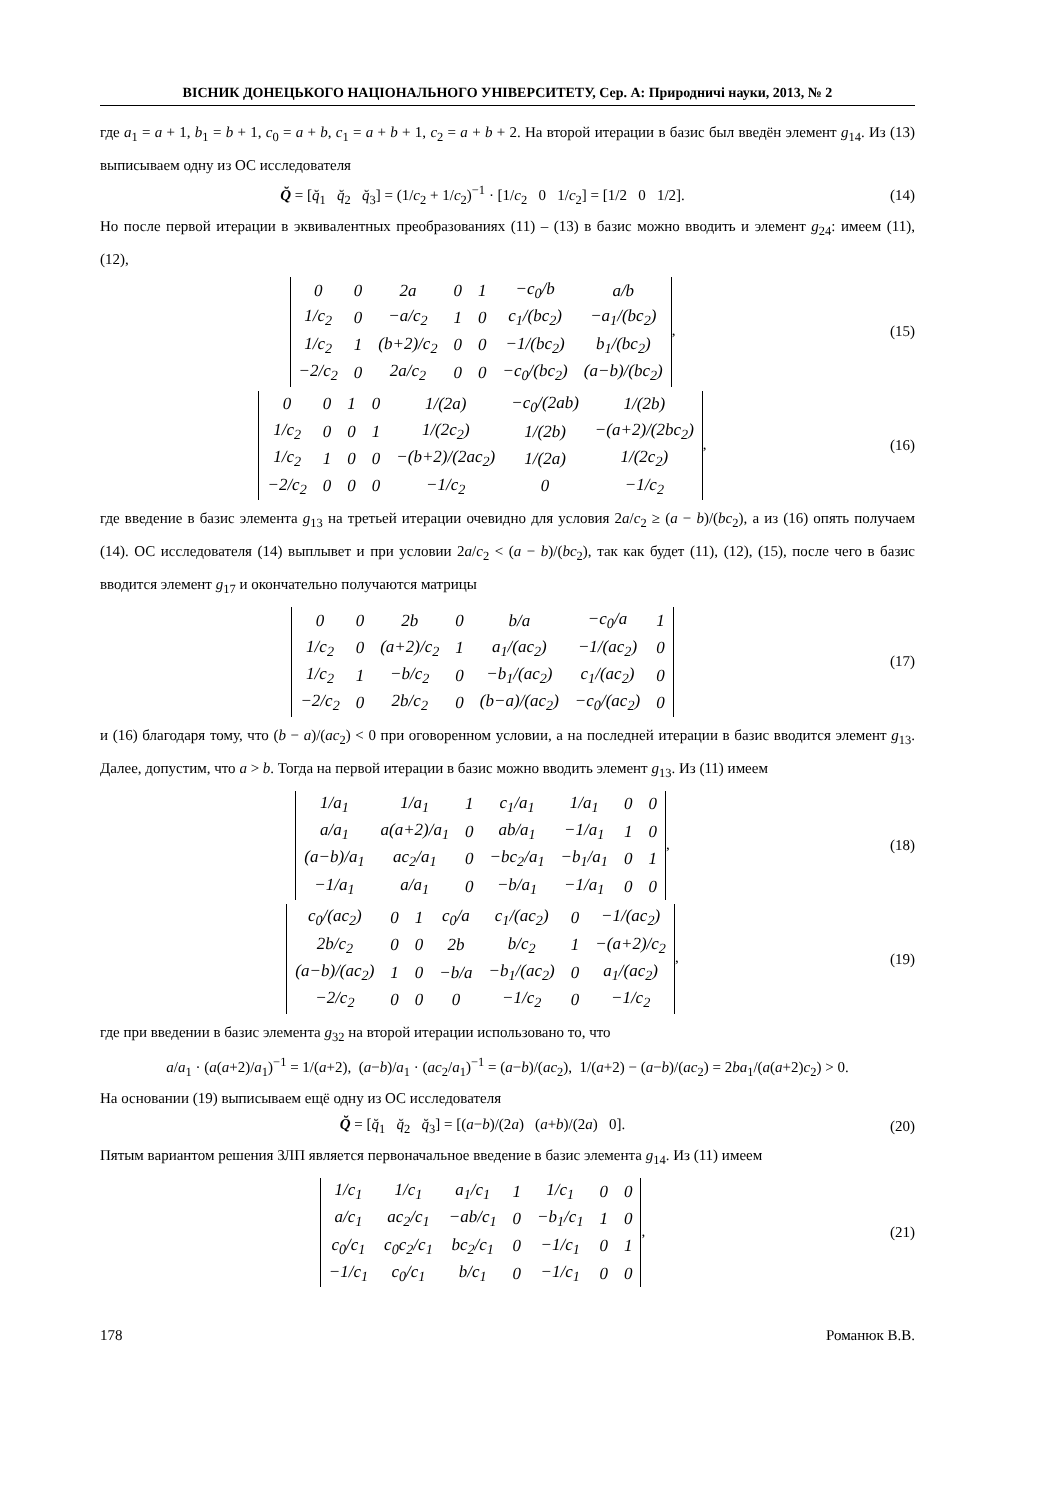ВІСНИК ДОНЕЦЬКОГО НАЦІОНАЛЬНОГО УНІВЕРСИТЕТУ, Сер. А: Природничі науки, 2013, № 2
где a<sub>1</sub> = a + 1, b<sub>1</sub> = b + 1, c<sub>0</sub> = a + b, c<sub>1</sub> = a + b + 1, c<sub>2</sub> = a + b + 2. На второй итерации в базис был введён элемент g<sub>14</sub>. Из (13) выписываем одну из ОС исследователя
Q̆ = [q̆<sub>1</sub> q̆<sub>2</sub> q̆<sub>3</sub>] = (1/c<sub>2</sub> + 1/c<sub>2</sub>)<sup>−1</sup> · [1/c<sub>2</sub> 0 1/c<sub>2</sub>] = [1/2 0 1/2].
(14)
Но после первой итерации в эквивалентных преобразованиях (11) – (13) в базис можно вводить и элемент g<sub>24</sub>: имеем (11), (12),
| 0 | 0 | 2a | 0 | 1 | −c<sub>0</sub>/b | a/b |
| 1/c<sub>2</sub> | 0 | −a/c<sub>2</sub> | 1 | 0 | c<sub>1</sub>/(bc<sub>2</sub>) | −a<sub>1</sub>/(bc<sub>2</sub>) |
| 1/c<sub>2</sub> | 1 | (b+2)/c<sub>2</sub> | 0 | 0 | −1/(bc<sub>2</sub>) | b<sub>1</sub>/(bc<sub>2</sub>) |
| −2/c<sub>2</sub> | 0 | 2a/c<sub>2</sub> | 0 | 0 | −c<sub>0</sub>/(bc<sub>2</sub>) | (a−b)/(bc<sub>2</sub>) |
,
(15)
| 0 | 0 | 1 | 0 | 1/(2a) | −c<sub>0</sub>/(2ab) | 1/(2b) |
| 1/c<sub>2</sub> | 0 | 0 | 1 | 1/(2c<sub>2</sub>) | 1/(2b) | −(a+2)/(2bc<sub>2</sub>) |
| 1/c<sub>2</sub> | 1 | 0 | 0 | −(b+2)/(2ac<sub>2</sub>) | 1/(2a) | 1/(2c<sub>2</sub>) |
| −2/c<sub>2</sub> | 0 | 0 | 0 | −1/c<sub>2</sub> | 0 | −1/c<sub>2</sub> |
,
(16)
где введение в базис элемента g<sub>13</sub> на третьей итерации очевидно для условия 2a/c<sub>2</sub> ≥ (a − b)/(bc<sub>2</sub>), а из (16) опять получаем (14). ОС исследователя (14) выплывет и при условии 2a/c<sub>2</sub> < (a − b)/(bc<sub>2</sub>), так как будет (11), (12), (15), после чего в базис вводится элемент g<sub>17</sub> и окончательно получаются матрицы
| 0 | 0 | 2b | 0 | b/a | −c<sub>0</sub>/a | 1 |
| 1/c<sub>2</sub> | 0 | (a+2)/c<sub>2</sub> | 1 | a<sub>1</sub>/(ac<sub>2</sub>) | −1/(ac<sub>2</sub>) | 0 |
| 1/c<sub>2</sub> | 1 | −b/c<sub>2</sub> | 0 | −b<sub>1</sub>/(ac<sub>2</sub>) | c<sub>1</sub>/(ac<sub>2</sub>) | 0 |
| −2/c<sub>2</sub> | 0 | 2b/c<sub>2</sub> | 0 | (b−a)/(ac<sub>2</sub>) | −c<sub>0</sub>/(ac<sub>2</sub>) | 0 |
(17)
и (16) благодаря тому, что (b − a)/(ac<sub>2</sub>) < 0 при оговоренном условии, а на последней итерации в базис вводится элемент g<sub>13</sub>. Далее, допустим, что a > b. Тогда на первой итерации в базис можно вводить элемент g<sub>13</sub>. Из (11) имеем
| 1/a<sub>1</sub> | 1/a<sub>1</sub> | 1 | c<sub>1</sub>/a<sub>1</sub> | 1/a<sub>1</sub> | 0 | 0 |
| a/a<sub>1</sub> | a(a+2)/a<sub>1</sub> | 0 | ab/a<sub>1</sub> | −1/a<sub>1</sub> | 1 | 0 |
| (a−b)/a<sub>1</sub> | ac<sub>2</sub>/a<sub>1</sub> | 0 | −bc<sub>2</sub>/a<sub>1</sub> | −b<sub>1</sub>/a<sub>1</sub> | 0 | 1 |
| −1/a<sub>1</sub> | a/a<sub>1</sub> | 0 | −b/a<sub>1</sub> | −1/a<sub>1</sub> | 0 | 0 |
,
(18)
| c<sub>0</sub>/(ac<sub>2</sub>) | 0 | 1 | c<sub>0</sub>/a | c<sub>1</sub>/(ac<sub>2</sub>) | 0 | −1/(ac<sub>2</sub>) |
| 2b/c<sub>2</sub> | 0 | 0 | 2b | b/c<sub>2</sub> | 1 | −(a+2)/c<sub>2</sub> |
| (a−b)/(ac<sub>2</sub>) | 1 | 0 | −b/a | −b<sub>1</sub>/(ac<sub>2</sub>) | 0 | a<sub>1</sub>/(ac<sub>2</sub>) |
| −2/c<sub>2</sub> | 0 | 0 | 0 | −1/c<sub>2</sub> | 0 | −1/c<sub>2</sub> |
,
(19)
где при введении в базис элемента g<sub>32</sub> на второй итерации использовано то, что
a/a<sub>1</sub> · (a(a+2)/a<sub>1</sub>)<sup>−1</sup> = 1/(a+2), (a−b)/a<sub>1</sub> · (ac<sub>2</sub>/a<sub>1</sub>)<sup>−1</sup> = (a−b)/(ac<sub>2</sub>), 1/(a+2) − (a−b)/(ac<sub>2</sub>) = 2ba<sub>1</sub>/(a(a+2)c<sub>2</sub>) > 0.
На основании (19) выписываем ещё одну из ОС исследователя
Q̆ = [q̆<sub>1</sub> q̆<sub>2</sub> q̆<sub>3</sub>] = [(a−b)/(2a) (a+b)/(2a) 0].
(20)
Пятым вариантом решения ЗЛП является первоначальное введение в базис элемента g<sub>14</sub>. Из (11) имеем
| 1/c<sub>1</sub> | 1/c<sub>1</sub> | a<sub>1</sub>/c<sub>1</sub> | 1 | 1/c<sub>1</sub> | 0 | 0 |
| a/c<sub>1</sub> | ac<sub>2</sub>/c<sub>1</sub> | −ab/c<sub>1</sub> | 0 | −b<sub>1</sub>/c<sub>1</sub> | 1 | 0 |
| c<sub>0</sub>/c<sub>1</sub> | c<sub>0</sub>c<sub>2</sub>/c<sub>1</sub> | bc<sub>2</sub>/c<sub>1</sub> | 0 | −1/c<sub>1</sub> | 0 | 1 |
| −1/c<sub>1</sub> | c<sub>0</sub>/c<sub>1</sub> | b/c<sub>1</sub> | 0 | −1/c<sub>1</sub> | 0 | 0 |
,
(21)
178 Романюк В.В.